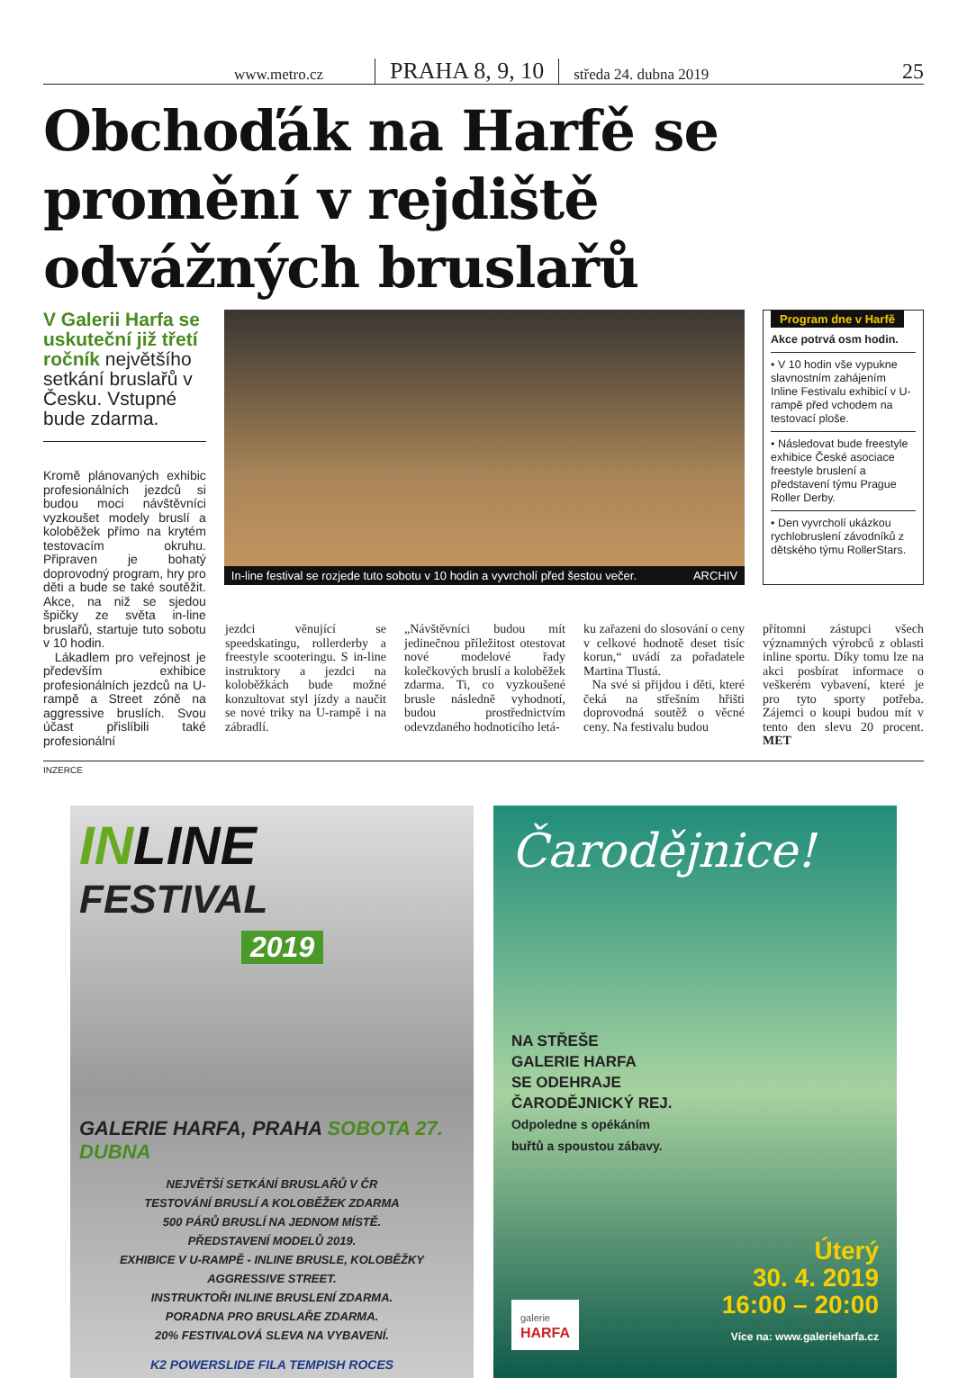www.metro.cz PRAHA 8, 9, 10 středa 24. dubna 2019 25
Obchoďák na Harfě se promění v rejdiště odvážných bruslařů
V Galerii Harfa se uskuteční již třetí ročník největšího setkání bruslařů v Česku. Vstupné bude zdarma.
Kromě plánovaných exhibic profesionálních jezdců si budou moci návštěvníci vyzkoušet modely bruslí a koloběžek přímo na krytém testovacím okruhu. Připraven je bohatý doprovodný program, hry pro děti a bude se také soutěžit. Akce, na niž se sjedou špičky ze světa in-line bruslařů, startuje tuto sobotu v 10 hodin.
Lákadlem pro veřejnost je především exhibice profesionálních jezdců na U-rampě a Street zóně na aggressive bruslích. Svou účast přislíbili také profesionální
In-line festival se rozjede tuto sobotu v 10 hodin a vyvrcholí před šestou večer. ARCHIV
Program dne v Harfě
Akce potrvá osm hodin.
• V 10 hodin vše vypukne slavnostním zahájením Inline Festivalu exhibicí v U-rampě před vchodem na testovací ploše.
• Následovat bude freestyle exhibice České asociace freestyle bruslení a představení týmu Prague Roller Derby.
• Den vyvrcholí ukázkou rychlobruslení závodníků z dětského týmu RollerStars.
jezdci věnující se speedskatingu, rollerderby a freestyle scooteringu. S in-line instruktory a jezdci na koloběžkách bude možné konzultovat styl jízdy a naučit se nové triky na U-rampě i na zábradlí.
„Návštěvníci budou mít jedinečnou příležitost otestovat nové modelové řady kolečkových bruslí a koloběžek zdarma. Ti, co vyzkoušené brusle následně vyhodnotí, budou prostřednictvím odevzdaného hodnoticího letá-
ku zařazeni do slosování o ceny v celkové hodnotě deset tisíc korun,“ uvádí za pořadatele Martina Tlustá.
Na své si přijdou i děti, které čeká na střešním hřišti doprovodná soutěž o věcné ceny. Na festivalu budou
přítomni zástupci všech významných výrobců z oblasti inline sportu. Díky tomu lze na akci posbírat informace o veškerém vybavení, které je pro tyto sporty potřeba. Zájemci o koupi budou mít v tento den slevu 20 procent. MET
INZERCE
INLINE
FESTIVAL
2019
GALERIE HARFA, PRAHA SOBOTA 27. DUBNA
NEJVĚTŠÍ SETKÁNÍ BRUSLAŘŮ V ČR
TESTOVÁNÍ BRUSLÍ A KOLOBĚŽEK ZDARMA
500 PÁRŮ BRUSLÍ NA JEDNOM MÍSTĚ.
PŘEDSTAVENÍ MODELŮ 2019.
EXHIBICE V U-RAMPĚ - INLINE BRUSLE, KOLOBĚŽKY
AGGRESSIVE STREET.
INSTRUKTOŘI INLINE BRUSLENÍ ZDARMA.
PORADNA PRO BRUSLAŘE ZDARMA.
20% FESTIVALOVÁ SLEVA NA VYBAVENÍ.
K2 POWERSLIDE FILA TEMPISH ROCES
Čarodějnice!
NA STŘEŠE
GALERIE HARFA
SE ODEHRAJE
ČARODĚJNICKÝ REJ.
Odpoledne s opékáním
buřtů a spoustou zábavy.
galerie
HARFA
Úterý
30. 4. 2019
16:00 – 20:00
Více na: www.galerieharfa.cz